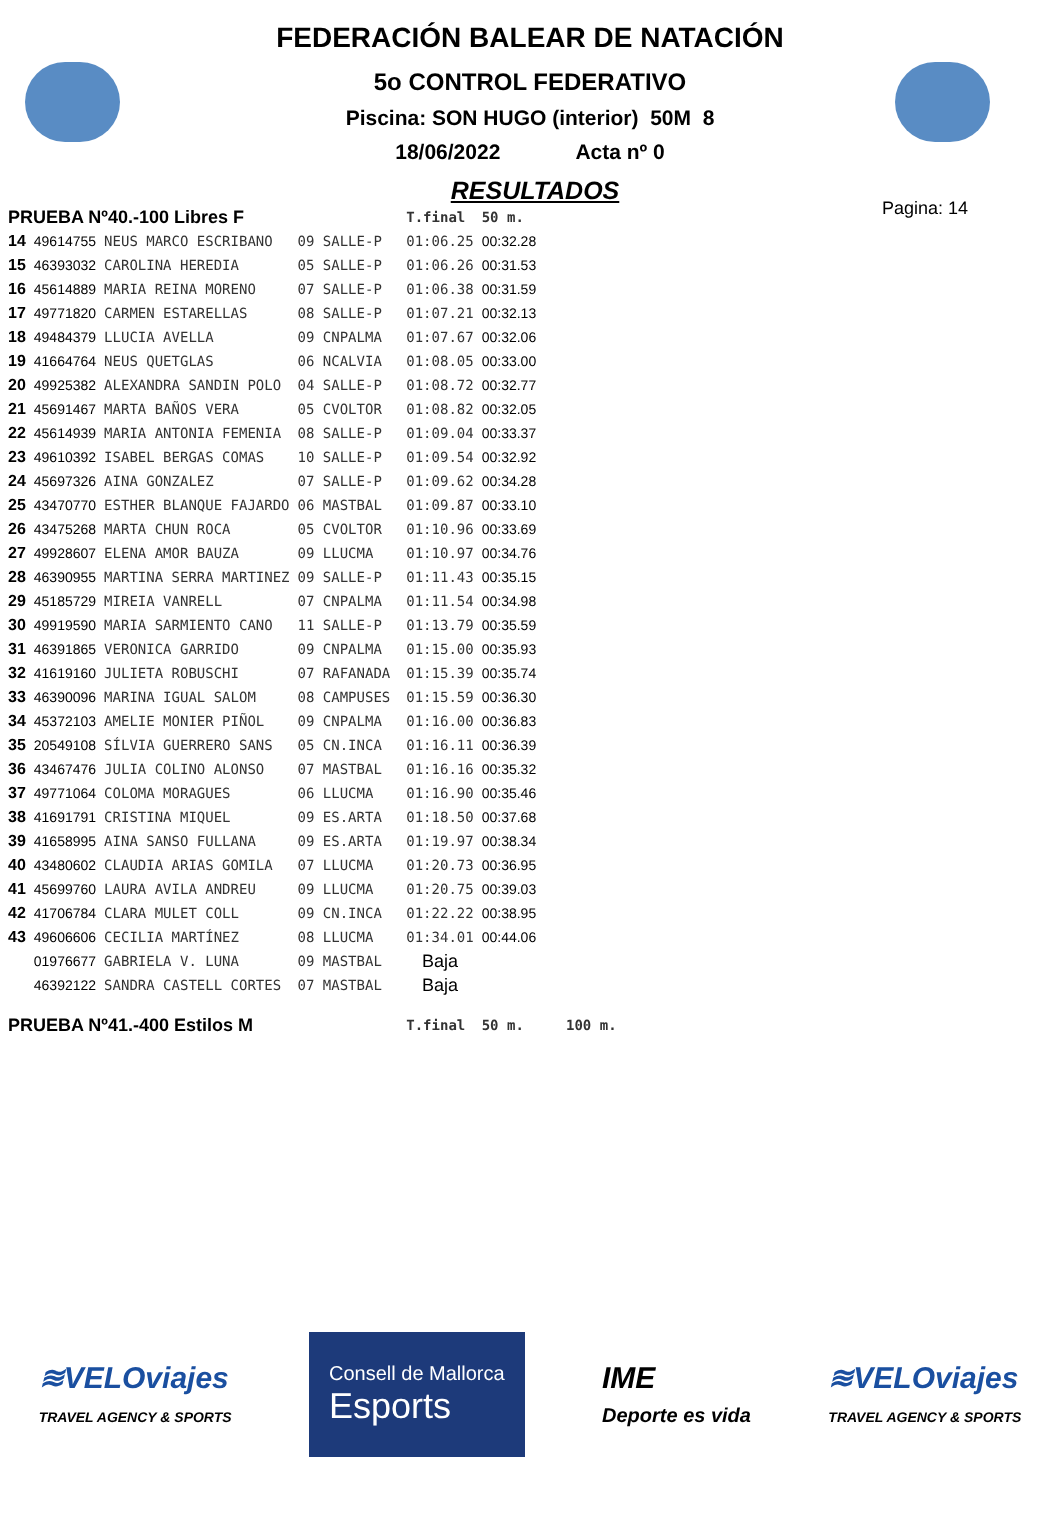FEDERACIÓN BALEAR DE NATACIÓN
5o CONTROL FEDERATIVO
Piscina: SON HUGO (interior) 50M 8
18/06/2022 Acta nº 0
RESULTADOS
Pagina: 14
| PRUEBA Nº40.-100 Libres F | | | | | T.final | 50 m. |
| 14 | 49614755 | NEUS MARCO ESCRIBANO | 09 SALLE-P | | 01:06.25 | 00:32.28 |
| 15 | 46393032 | CAROLINA HEREDIA | 05 SALLE-P | | 01:06.26 | 00:31.53 |
| 16 | 45614889 | MARIA REINA MORENO | 07 SALLE-P | | 01:06.38 | 00:31.59 |
| 17 | 49771820 | CARMEN ESTARELLAS | 08 SALLE-P | | 01:07.21 | 00:32.13 |
| 18 | 49484379 | LLUCIA AVELLA | 09 CNPALMA | | 01:07.67 | 00:32.06 |
| 19 | 41664764 | NEUS QUETGLAS | 06 NCALVIA | | 01:08.05 | 00:33.00 |
| 20 | 49925382 | ALEXANDRA SANDIN POLO | 04 SALLE-P | | 01:08.72 | 00:32.77 |
| 21 | 45691467 | MARTA BAÑOS VERA | 05 CVOLTOR | | 01:08.82 | 00:32.05 |
| 22 | 45614939 | MARIA ANTONIA FEMENIA | 08 SALLE-P | | 01:09.04 | 00:33.37 |
| 23 | 49610392 | ISABEL BERGAS COMAS | 10 SALLE-P | | 01:09.54 | 00:32.92 |
| 24 | 45697326 | AINA GONZALEZ | 07 SALLE-P | | 01:09.62 | 00:34.28 |
| 25 | 43470770 | ESTHER BLANQUE FAJARDO | 06 MASTBAL | | 01:09.87 | 00:33.10 |
| 26 | 43475268 | MARTA CHUN ROCA | 05 CVOLTOR | | 01:10.96 | 00:33.69 |
| 27 | 49928607 | ELENA AMOR BAUZA | 09 LLUCMA | | 01:10.97 | 00:34.76 |
| 28 | 46390955 | MARTINA SERRA MARTINEZ | 09 SALLE-P | | 01:11.43 | 00:35.15 |
| 29 | 45185729 | MIREIA VANRELL | 07 CNPALMA | | 01:11.54 | 00:34.98 |
| 30 | 49919590 | MARIA SARMIENTO CANO | 11 SALLE-P | | 01:13.79 | 00:35.59 |
| 31 | 46391865 | VERONICA GARRIDO | 09 CNPALMA | | 01:15.00 | 00:35.93 |
| 32 | 41619160 | JULIETA ROBUSCHI | 07 RAFANADA | | 01:15.39 | 00:35.74 |
| 33 | 46390096 | MARINA IGUAL SALOM | 08 CAMPUSES | | 01:15.59 | 00:36.30 |
| 34 | 45372103 | AMELIE MONIER PIÑOL | 09 CNPALMA | | 01:16.00 | 00:36.83 |
| 35 | 20549108 | SÍLVIA GUERRERO SANS | 05 CN.INCA | | 01:16.11 | 00:36.39 |
| 36 | 43467476 | JULIA COLINO ALONSO | 07 MASTBAL | | 01:16.16 | 00:35.32 |
| 37 | 49771064 | COLOMA MORAGUES | 06 LLUCMA | | 01:16.90 | 00:35.46 |
| 38 | 41691791 | CRISTINA MIQUEL | 09 ES.ARTA | | 01:18.50 | 00:37.68 |
| 39 | 41658995 | AINA SANSO FULLANA | 09 ES.ARTA | | 01:19.97 | 00:38.34 |
| 40 | 43480602 | CLAUDIA ARIAS GOMILA | 07 LLUCMA | | 01:20.73 | 00:36.95 |
| 41 | 45699760 | LAURA AVILA ANDREU | 09 LLUCMA | | 01:20.75 | 00:39.03 |
| 42 | 41706784 | CLARA MULET COLL | 09 CN.INCA | | 01:22.22 | 00:38.95 |
| 43 | 49606606 | CECILIA MARTÍNEZ | 08 LLUCMA | | 01:34.01 | 00:44.06 |
| | 01976677 | GABRIELA V. LUNA | 09 MASTBAL | | Baja | |
| | 46392122 | SANDRA CASTELL CORTES | 07 MASTBAL | | Baja | |
| PRUEBA Nº41.-400 Estilos M | | | | | T.final | 50 m. 100 m. |
≋VELOviajes
TRAVEL AGENCY & SPORTS
Consell de Mallorca
Esports
IME
Deporte es vida
≋VELOviajes
TRAVEL AGENCY & SPORTS